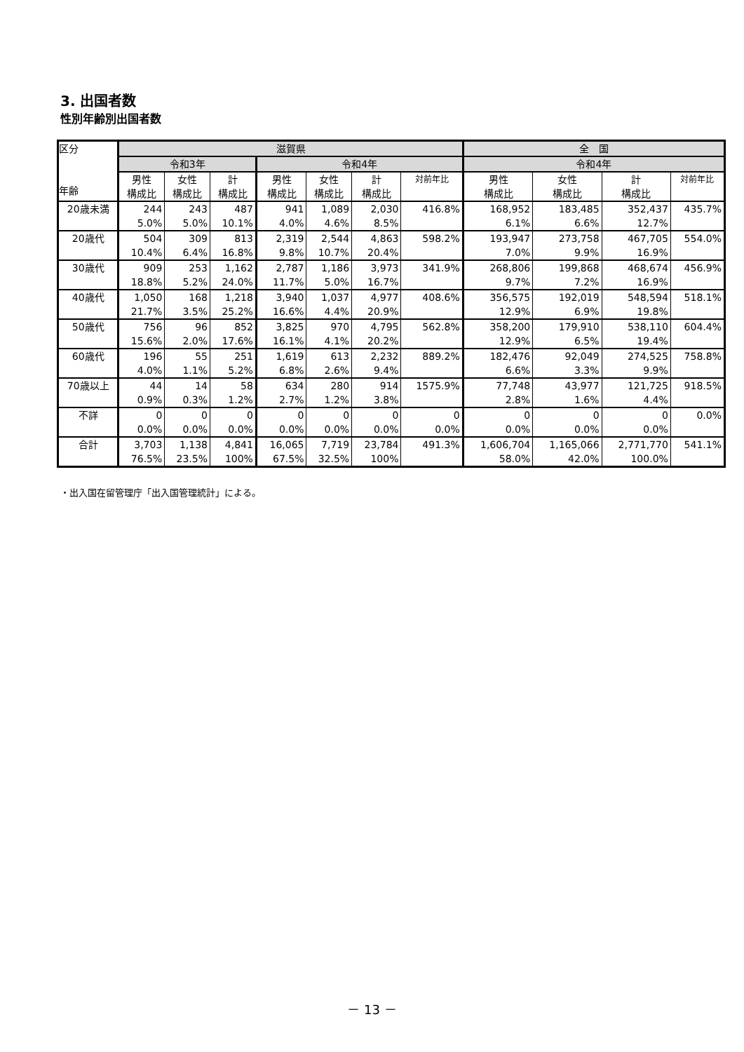3. 出国者数
性別年齢別出国者数
| 区分 年齢 | 滋賀県 | | | | | | | 全 国 | | | |
| --- | --- | --- | --- | --- | --- | --- | --- | --- | --- | --- | --- |
| | 令和3年 | | | 令和4年 | | | | 令和4年 | | | |
| | 男性 構成比 | 女性 構成比 | 計 構成比 | 男性 構成比 | 女性 構成比 | 計 構成比 | 対前年比 | 男性 構成比 | 女性 構成比 | 計 構成比 | 対前年比 |
| 20歳未満 | 244 | 243 | 487 | 941 | 1,089 | 2,030 | 416.8% | 168,952 | 183,485 | 352,437 | 435.7% |
| | 5.0% | 5.0% | 10.1% | 4.0% | 4.6% | 8.5% | | 6.1% | 6.6% | 12.7% | |
| 20歳代 | 504 | 309 | 813 | 2,319 | 2,544 | 4,863 | 598.2% | 193,947 | 273,758 | 467,705 | 554.0% |
| | 10.4% | 6.4% | 16.8% | 9.8% | 10.7% | 20.4% | | 7.0% | 9.9% | 16.9% | |
| 30歳代 | 909 | 253 | 1,162 | 2,787 | 1,186 | 3,973 | 341.9% | 268,806 | 199,868 | 468,674 | 456.9% |
| | 18.8% | 5.2% | 24.0% | 11.7% | 5.0% | 16.7% | | 9.7% | 7.2% | 16.9% | |
| 40歳代 | 1,050 | 168 | 1,218 | 3,940 | 1,037 | 4,977 | 408.6% | 356,575 | 192,019 | 548,594 | 518.1% |
| | 21.7% | 3.5% | 25.2% | 16.6% | 4.4% | 20.9% | | 12.9% | 6.9% | 19.8% | |
| 50歳代 | 756 | 96 | 852 | 3,825 | 970 | 4,795 | 562.8% | 358,200 | 179,910 | 538,110 | 604.4% |
| | 15.6% | 2.0% | 17.6% | 16.1% | 4.1% | 20.2% | | 12.9% | 6.5% | 19.4% | |
| 60歳代 | 196 | 55 | 251 | 1,619 | 613 | 2,232 | 889.2% | 182,476 | 92,049 | 274,525 | 758.8% |
| | 4.0% | 1.1% | 5.2% | 6.8% | 2.6% | 9.4% | | 6.6% | 3.3% | 9.9% | |
| 70歳以上 | 44 | 14 | 58 | 634 | 280 | 914 | 1575.9% | 77,748 | 43,977 | 121,725 | 918.5% |
| | 0.9% | 0.3% | 1.2% | 2.7% | 1.2% | 3.8% | | 2.8% | 1.6% | 4.4% | |
| 不詳 | 0 | 0 | 0 | 0 | 0 | 0 | 0 | 0 | 0 | 0 | 0.0% |
| | 0.0% | 0.0% | 0.0% | 0.0% | 0.0% | 0.0% | 0.0% | 0.0% | 0.0% | 0.0% | |
| 合計 | 3,703 | 1,138 | 4,841 | 16,065 | 7,719 | 23,784 | 491.3% | 1,606,704 | 1,165,066 | 2,771,770 | 541.1% |
| | 76.5% | 23.5% | 100% | 67.5% | 32.5% | 100% | | 58.0% | 42.0% | 100.0% | |
・出入国在留管理庁「出入国管理統計」による。
－ 13 －